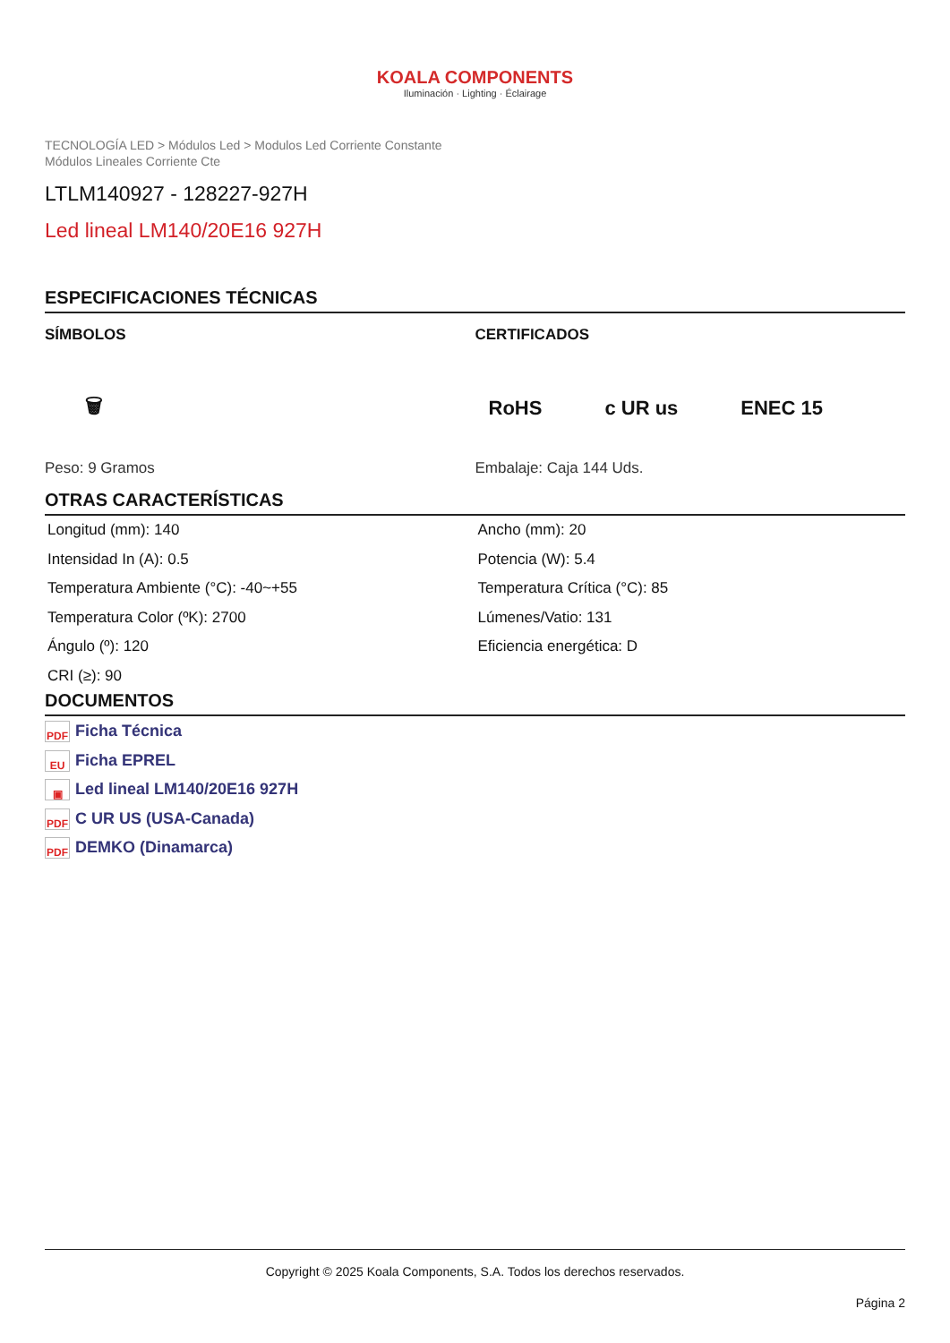KOALA COMPONENTS
Iluminación · Lighting · Éclairage
TECNOLOGÍA LED > Módulos Led > Modulos Led Corriente Constante
Módulos Lineales Corriente Cte
LTLM140927 - 128227-927H
Led lineal LM140/20E16 927H
ESPECIFICACIONES TÉCNICAS
SÍMBOLOS
🗑
Peso: 9 Gramos
CERTIFICADOS
RoHS c UR us ENEC 15
Embalaje: Caja 144 Uds.
OTRAS CARACTERÍSTICAS
Longitud (mm): 140
Intensidad In (A): 0.5
Temperatura Ambiente (°C): -40~+55
Temperatura Color (ºK): 2700
Ángulo (º): 120
CRI (≥): 90
Ancho (mm): 20
Potencia (W): 5.4
Temperatura Crítica (°C): 85
Lúmenes/Vatio: 131
Eficiencia energética: D
DOCUMENTOS
PDF Ficha Técnica
EU Ficha EPREL
▣ Led lineal LM140/20E16 927H
PDF C UR US (USA-Canada)
PDF DEMKO (Dinamarca)
Copyright © 2025 Koala Components, S.A. Todos los derechos reservados.
Página 2